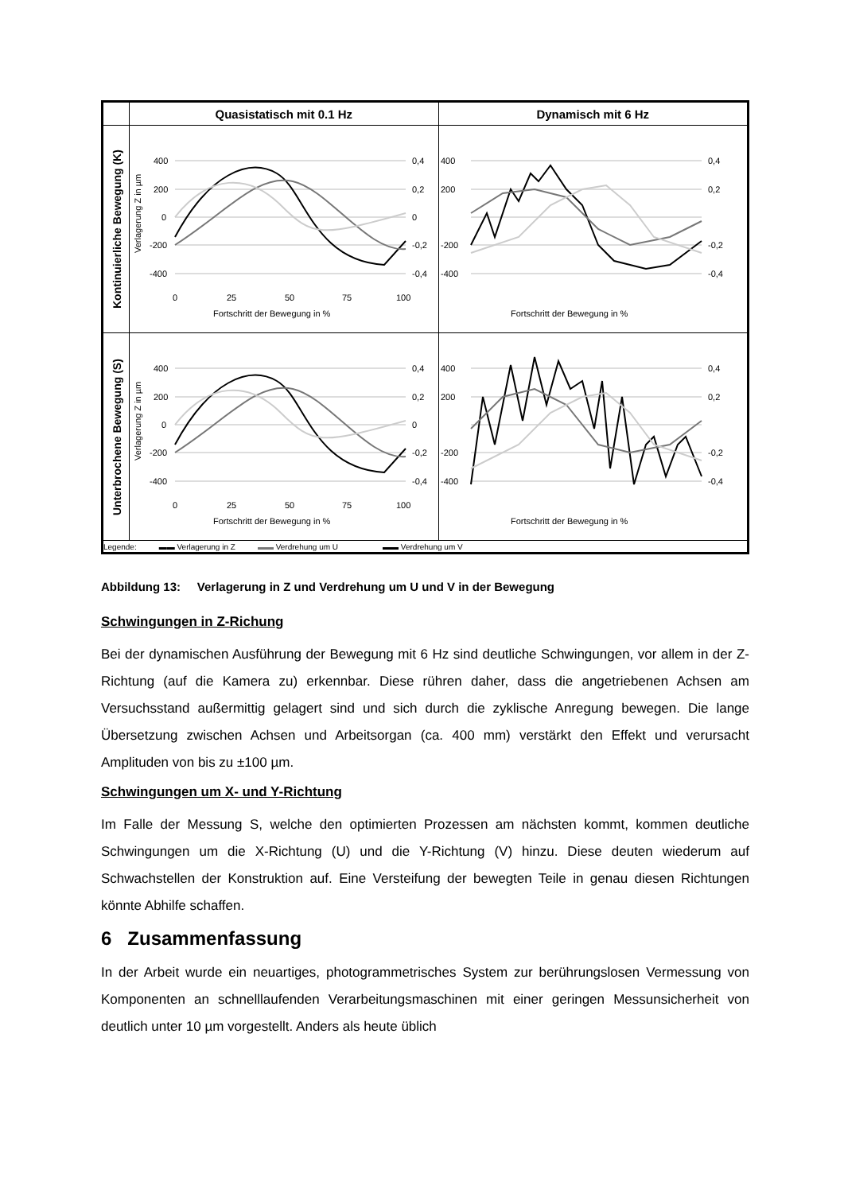| | Quasistatisch mit 0.1 Hz | Dynamisch mit 6 Hz |
| --- | --- | --- |
| Kontinuierliche Bewegung (K) | 400 200 0 -200 -400 0,4 0,2 0 -0,2 -0,4 0 25 50 75 100 Fortschritt der Bewegung in % Verlagerung Z in µm | 400 200 -200 -400 0,4 0,2 -0,2 -0,4 Fortschritt der Bewegung in % |
| Unterbrochene Bewegung (S) | 400 200 0 -200 -400 0,4 0,2 0 -0,2 -0,4 0 25 50 75 100 Fortschritt der Bewegung in % Verlagerung Z in µm | 400 200 -200 -400 0,4 0,2 -0,2 -0,4 Fortschritt der Bewegung in % |
| Legende: ▬▬ Verlagerung in Z ▬▬ Verdrehung um U ▬▬ Verdrehung um V | | |
Abbildung 13: Verlagerung in Z und Verdrehung um U und V in der Bewegung
Schwingungen in Z-Richung
Bei der dynamischen Ausführung der Bewegung mit 6 Hz sind deutliche Schwingungen, vor allem in der Z-Richtung (auf die Kamera zu) erkennbar. Diese rühren daher, dass die angetriebenen Achsen am Versuchsstand außermittig gelagert sind und sich durch die zyklische Anregung bewegen. Die lange Übersetzung zwischen Achsen und Arbeitsorgan (ca. 400 mm) verstärkt den Effekt und verursacht Amplituden von bis zu ±100 µm.
Schwingungen um X- und Y-Richtung
Im Falle der Messung S, welche den optimierten Prozessen am nächsten kommt, kommen deutliche Schwingungen um die X-Richtung (U) und die Y-Richtung (V) hinzu. Diese deuten wiederum auf Schwachstellen der Konstruktion auf. Eine Versteifung der bewegten Teile in genau diesen Richtungen könnte Abhilfe schaffen.
6 Zusammenfassung
In der Arbeit wurde ein neuartiges, photogrammetrisches System zur berührungslosen Vermessung von Komponenten an schnelllaufenden Verarbeitungsmaschinen mit einer geringen Messunsicherheit von deutlich unter 10 µm vorgestellt. Anders als heute üblich